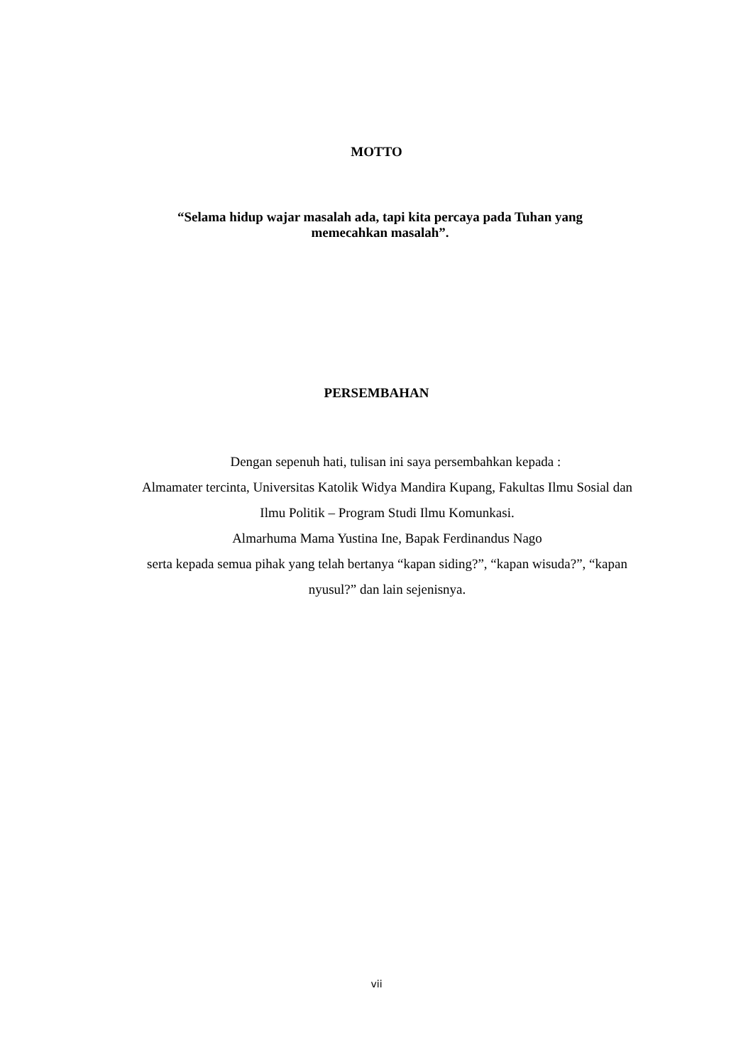MOTTO
“Selama hidup wajar masalah ada, tapi kita percaya pada Tuhan yang memecahkan masalah”.
PERSEMBAHAN
Dengan sepenuh hati, tulisan ini saya persembahkan kepada :
Almamater tercinta, Universitas Katolik Widya Mandira Kupang, Fakultas Ilmu Sosial dan Ilmu Politik – Program Studi Ilmu Komunkasi.
Almarhuma Mama Yustina Ine, Bapak Ferdinandus Nago
serta kepada semua pihak yang telah bertanya “kapan siding?”, “kapan wisuda?”, “kapan nyusul?” dan lain sejenisnya.
vii